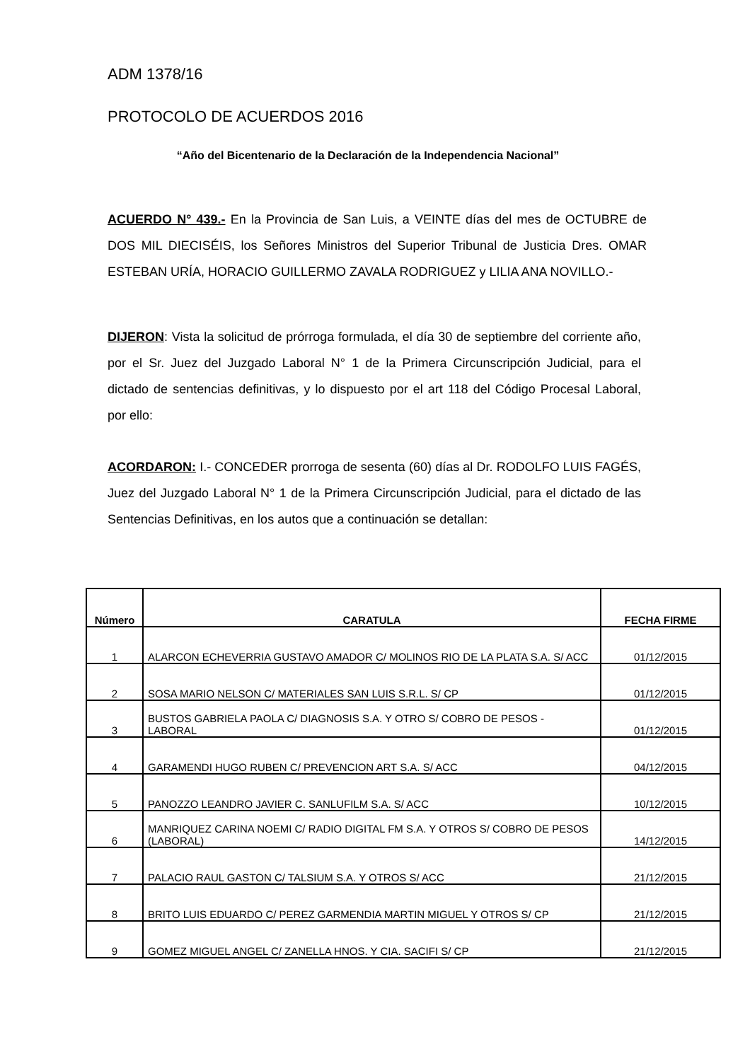ADM 1378/16
PROTOCOLO DE ACUERDOS 2016
“Año del Bicentenario de la Declaración de la Independencia Nacional”
ACUERDO N° 439.- En la Provincia de San Luis, a VEINTE días del mes de OCTUBRE de DOS MIL DIECISÉIS, los Señores Ministros del Superior Tribunal de Justicia Dres. OMAR ESTEBAN URÍA, HORACIO GUILLERMO ZAVALA RODRIGUEZ y LILIA ANA NOVILLO.-
DIJERON: Vista la solicitud de prórroga formulada, el día 30 de septiembre del corriente año, por el Sr. Juez del Juzgado Laboral N° 1 de la Primera Circunscripción Judicial, para el dictado de sentencias definitivas, y lo dispuesto por el art 118 del Código Procesal Laboral, por ello:
ACORDARON: I.- CONCEDER prorroga de sesenta (60) días al Dr. RODOLFO LUIS FAGÉS, Juez del Juzgado Laboral N° 1 de la Primera Circunscripción Judicial, para el dictado de las Sentencias Definitivas, en los autos que a continuación se detallan:
| Número | CARATULA | FECHA FIRME |
| --- | --- | --- |
| 1 | ALARCON ECHEVERRIA GUSTAVO AMADOR C/ MOLINOS RIO DE LA PLATA S.A. S/ ACC | 01/12/2015 |
| 2 | SOSA MARIO NELSON C/ MATERIALES SAN LUIS S.R.L. S/ CP | 01/12/2015 |
| 3 | BUSTOS GABRIELA PAOLA C/ DIAGNOSIS S.A. Y OTRO S/ COBRO DE PESOS - LABORAL | 01/12/2015 |
| 4 | GARAMENDI HUGO RUBEN C/ PREVENCION ART S.A. S/ ACC | 04/12/2015 |
| 5 | PANOZZO LEANDRO JAVIER C. SANLUFILM S.A. S/ ACC | 10/12/2015 |
| 6 | MANRIQUEZ CARINA NOEMI C/ RADIO DIGITAL FM S.A. Y OTROS S/ COBRO DE PESOS (LABORAL) | 14/12/2015 |
| 7 | PALACIO RAUL GASTON C/ TALSIUM S.A. Y OTROS S/ ACC | 21/12/2015 |
| 8 | BRITO LUIS EDUARDO C/ PEREZ GARMENDIA MARTIN MIGUEL Y OTROS S/ CP | 21/12/2015 |
| 9 | GOMEZ MIGUEL ANGEL C/ ZANELLA HNOS. Y CIA. SACIFI S/ CP | 21/12/2015 |